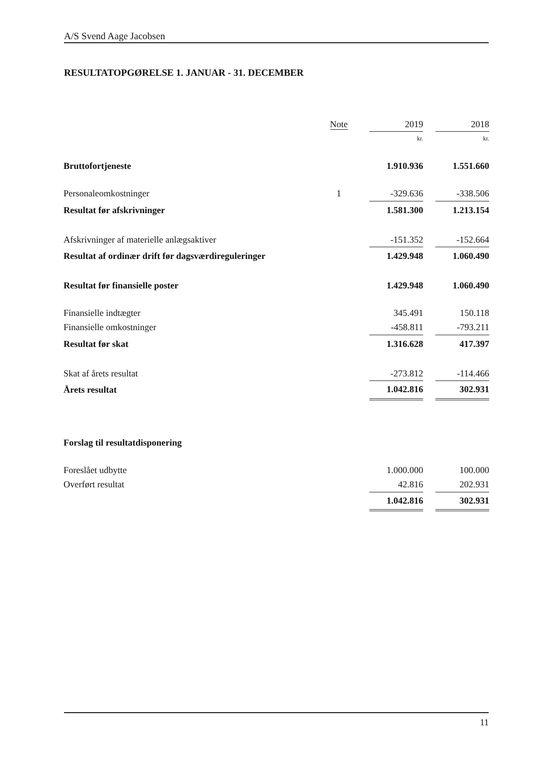A/S Svend Aage Jacobsen
RESULTATOPGØRELSE 1. JANUAR - 31. DECEMBER
| | Note | | 2019 | | 2018 |
| | | | kr. | | kr. |
| Bruttofortjeneste | | | 1.910.936 | | 1.551.660 |
| Personaleomkostninger | 1 | | -329.636 | | -338.506 |
| Resultat før afskrivninger | | | 1.581.300 | | 1.213.154 |
| Afskrivninger af materielle anlægsaktiver | | | -151.352 | | -152.664 |
| Resultat af ordinær drift før dagsværdireguleringer | | | 1.429.948 | | 1.060.490 |
| Resultat før finansielle poster | | | 1.429.948 | | 1.060.490 |
| Finansielle indtægter | | | 345.491 | | 150.118 |
| Finansielle omkostninger | | | -458.811 | | -793.211 |
| Resultat før skat | | | 1.316.628 | | 417.397 |
| Skat af årets resultat | | | -273.812 | | -114.466 |
| Årets resultat | | | 1.042.816 | | 302.931 |
| Forslag til resultatdisponering | | | | | |
| Foreslået udbytte | | | 1.000.000 | | 100.000 |
| Overført resultat | | | 42.816 | | 202.931 |
| | | | 1.042.816 | | 302.931 |
11